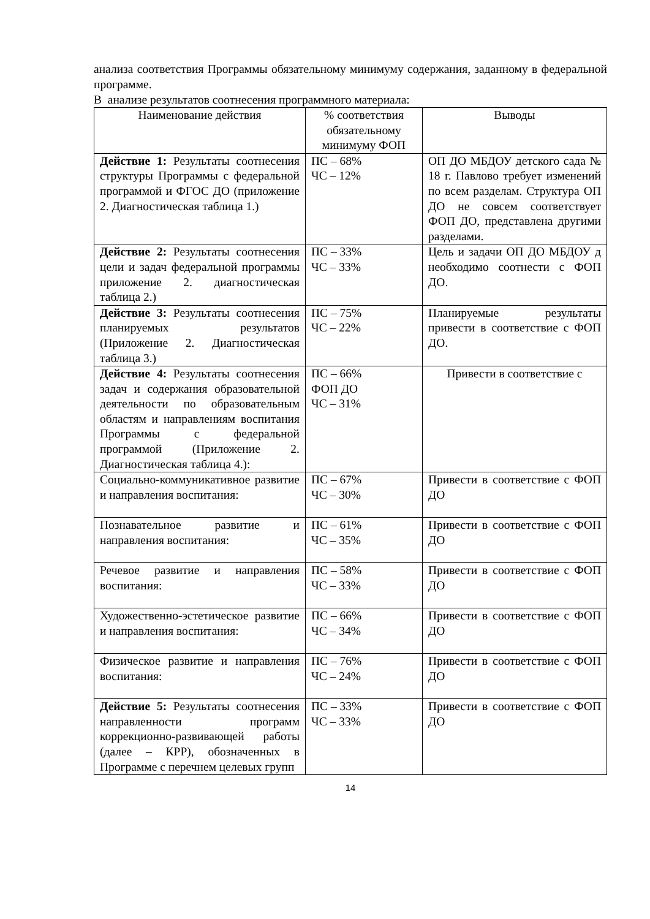анализа соответствия Программы обязательному минимуму содержания, заданному в федеральной программе.
В анализе результатов соотнесения программного материала:
| Наименование действия | % соответствия обязательному минимуму ФОП | Выводы |
| --- | --- | --- |
| Действие 1: Результаты соотнесения структуры Программы с федеральной программой и ФГОС ДО (приложение 2. Диагностическая таблица 1.) | ПС – 68% ЧС – 12% | ОП ДО МБДОУ детского сада № 18 г. Павлово требует изменений по всем разделам. Структура ОП ДО не совсем соответствует ФОП ДО, представлена другими разделами. |
| Действие 2: Результаты соотнесения цели и задач федеральной программы приложение 2. диагностическая таблица 2.) | ПС – 33% ЧС – 33% | Цель и задачи ОП ДО МБДОУ д необходимо соотнести с ФОП ДО. |
| Действие 3: Результаты соотнесения планируемых результатов (Приложение 2. Диагностическая таблица 3.) | ПС – 75% ЧС – 22% | Планируемые результаты привести в соответствие с ФОП ДО. |
| Действие 4: Результаты соотнесения задач и содержания образовательной деятельности по образовательным областям и направлениям воспитания Программы с федеральной программой (Приложение 2. Диагностическая таблица 4.): | ПС – 66% ФОП ДО ЧС – 31% | Привести в соответствие с |
| Социально-коммуникативное развитие и направления воспитания: | ПС – 67% ЧС – 30% | Привести в соответствие с ФОП ДО |
| Познавательное развитие и направления воспитания: | ПС – 61% ЧС – 35% | Привести в соответствие с ФОП ДО |
| Речевое развитие и направления воспитания: | ПС – 58% ЧС – 33% | Привести в соответствие с ФОП ДО |
| Художественно-эстетическое развитие и направления воспитания: | ПС – 66% ЧС – 34% | Привести в соответствие с ФОП ДО |
| Физическое развитие и направления воспитания: | ПС – 76% ЧС – 24% | Привести в соответствие с ФОП ДО |
| Действие 5: Результаты соотнесения направленности программ коррекционно-развивающей работы (далее – КРР), обозначенных в Программе с перечнем целевых групп | ПС – 33% ЧС – 33% | Привести в соответствие с ФОП ДО |
14